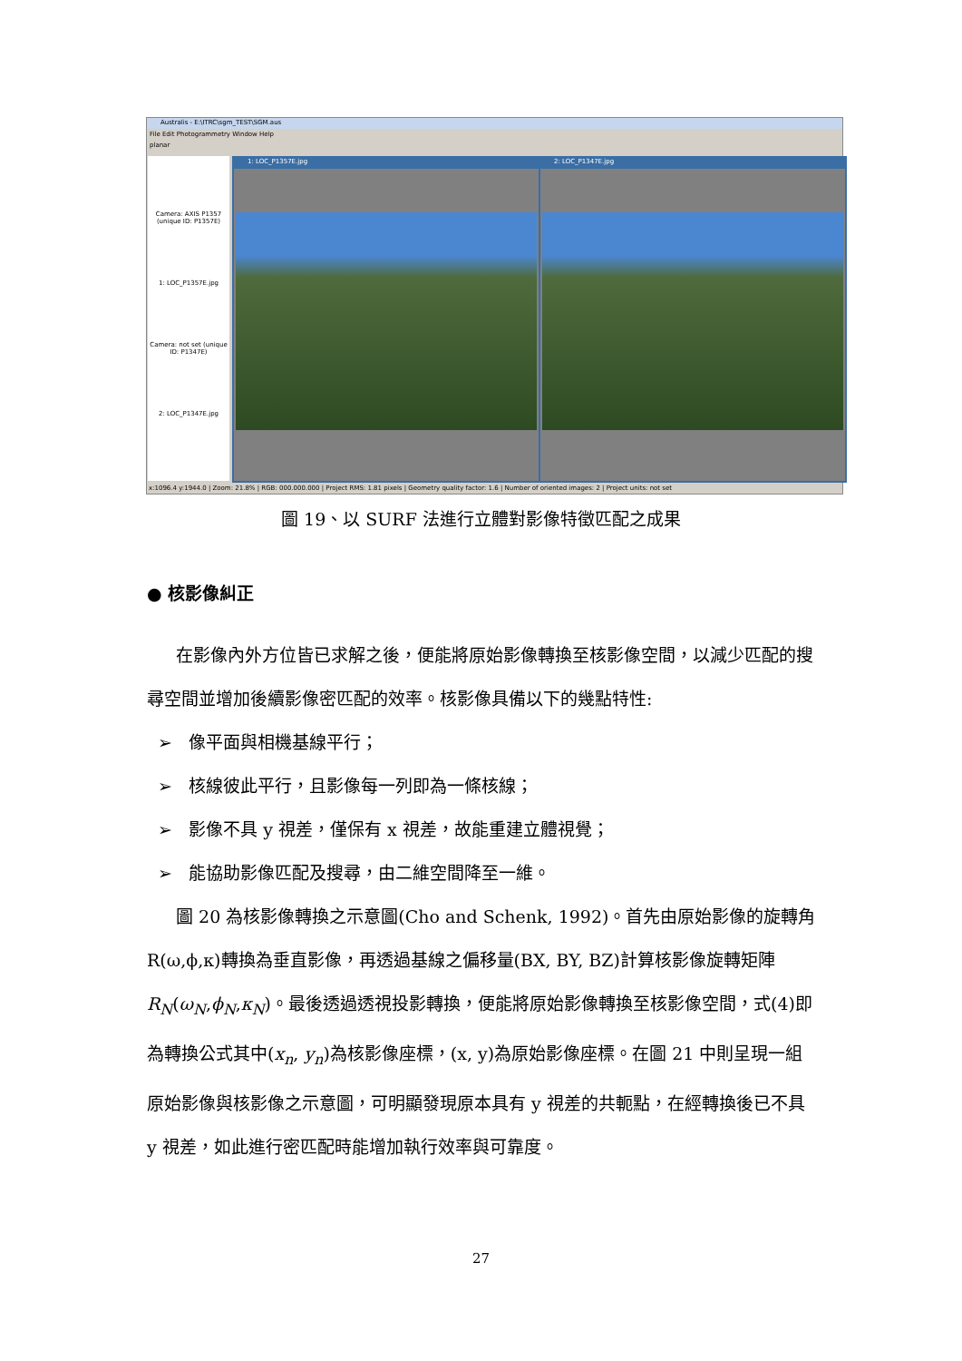Australis - E:\ITRC\sgm_TEST\SGM.aus
File Edit Photogrammetry Window Help
planar
Camera: AXIS P1357 (unique ID: P1357E)
1: LOC_P1357E.jpg
Camera: not set (unique ID: P1347E)
2: LOC_P1347E.jpg
1: LOC_P1357E.jpg 2: LOC_P1347E.jpg
x:1096.4 y:1944.0 | Zoom: 21.8% | RGB: 000.000.000 | Project RMS: 1.81 pixels | Geometry quality factor: 1.6 | Number of oriented images: 2 | Project units: not set
圖 19、以 SURF 法進行立體對影像特徵匹配之成果
● 核影像糾正
在影像內外方位皆已求解之後，便能將原始影像轉換至核影像空間，以減少匹配的搜尋空間並增加後續影像密匹配的效率。核影像具備以下的幾點特性:
➢ 像平面與相機基線平行；
➢ 核線彼此平行，且影像每一列即為一條核線；
➢ 影像不具 y 視差，僅保有 x 視差，故能重建立體視覺；
➢ 能協助影像匹配及搜尋，由二維空間降至一維。
圖 20 為核影像轉換之示意圖(Cho and Schenk, 1992)。首先由原始影像的旋轉角R(ω,ϕ,κ)轉換為垂直影像，再透過基線之偏移量(BX, BY, BZ)計算核影像旋轉矩陣R<sub>N</sub>(ω<sub>N</sub>,ϕ<sub>N</sub>,κ<sub>N</sub>)。最後透過透視投影轉換，便能將原始影像轉換至核影像空間，式(4)即為轉換公式其中(x<sub>n</sub>, y<sub>n</sub>)為核影像座標，(x, y)為原始影像座標。在圖 21 中則呈現一組原始影像與核影像之示意圖，可明顯發現原本具有 y 視差的共軛點，在經轉換後已不具 y 視差，如此進行密匹配時能增加執行效率與可靠度。
27